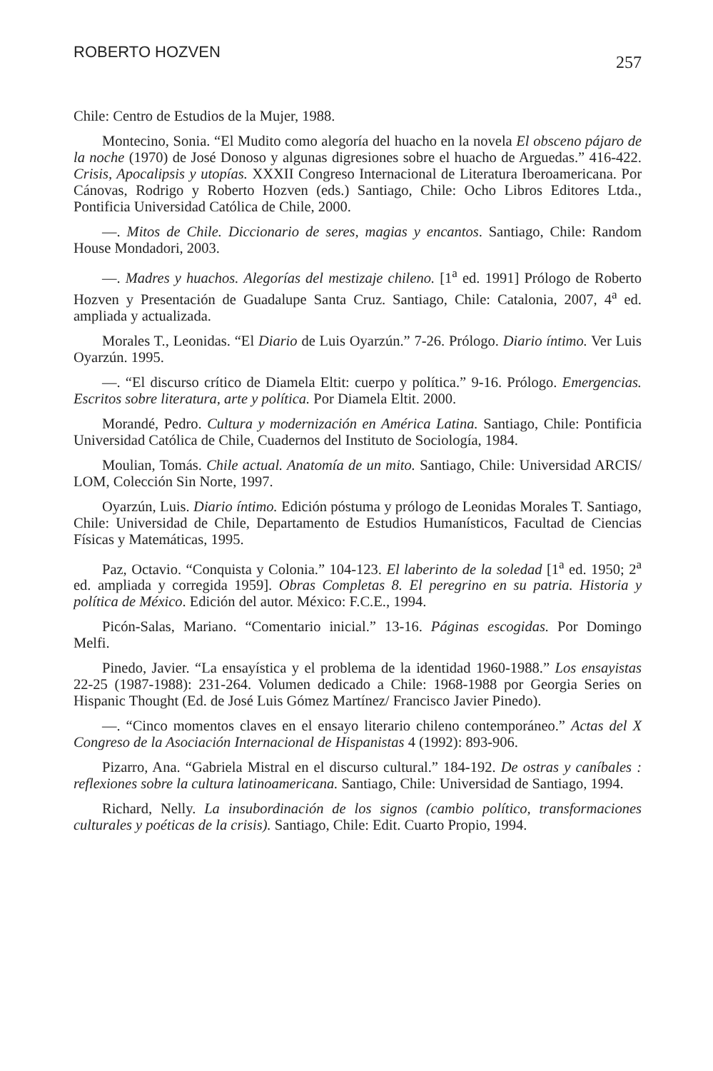ROBERTO HOZVEN 257
Chile: Centro de Estudios de la Mujer, 1988.
Montecino, Sonia. “El Mudito como alegoría del huacho en la novela El obsceno pájaro de la noche (1970) de José Donoso y algunas digresiones sobre el huacho de Arguedas.” 416-422. Crisis, Apocalipsis y utopías. XXXII Congreso Internacional de Literatura Iberoamericana. Por Cánovas, Rodrigo y Roberto Hozven (eds.) Santiago, Chile: Ocho Libros Editores Ltda., Pontificia Universidad Católica de Chile, 2000.
—. Mitos de Chile. Diccionario de seres, magias y encantos. Santiago, Chile: Random House Mondadori, 2003.
—. Madres y huachos. Alegorías del mestizaje chileno. [1<sup>a</sup> ed. 1991] Prólogo de Roberto Hozven y Presentación de Guadalupe Santa Cruz. Santiago, Chile: Catalonia, 2007, 4<sup>a</sup> ed. ampliada y actualizada.
Morales T., Leonidas. “El Diario de Luis Oyarzún.” 7-26. Prólogo. Diario íntimo. Ver Luis Oyarzún. 1995.
—. “El discurso crítico de Diamela Eltit: cuerpo y política.” 9-16. Prólogo. Emergencias. Escritos sobre literatura, arte y política. Por Diamela Eltit. 2000.
Morandé, Pedro. Cultura y modernización en América Latina. Santiago, Chile: Pontificia Universidad Católica de Chile, Cuadernos del Instituto de Sociología, 1984.
Moulian, Tomás. Chile actual. Anatomía de un mito. Santiago, Chile: Universidad ARCIS/ LOM, Colección Sin Norte, 1997.
Oyarzún, Luis. Diario íntimo. Edición póstuma y prólogo de Leonidas Morales T. Santiago, Chile: Universidad de Chile, Departamento de Estudios Humanísticos, Facultad de Ciencias Físicas y Matemáticas, 1995.
Paz, Octavio. “Conquista y Colonia.” 104-123. El laberinto de la soledad [1<sup>a</sup> ed. 1950; 2<sup>a</sup> ed. ampliada y corregida 1959]. Obras Completas 8. El peregrino en su patria. Historia y política de México. Edición del autor. México: F.C.E., 1994.
Picón-Salas, Mariano. “Comentario inicial.” 13-16. Páginas escogidas. Por Domingo Melfi.
Pinedo, Javier. “La ensayística y el problema de la identidad 1960-1988.” Los ensayistas 22-25 (1987-1988): 231-264. Volumen dedicado a Chile: 1968-1988 por Georgia Series on Hispanic Thought (Ed. de José Luis Gómez Martínez/ Francisco Javier Pinedo).
—. “Cinco momentos claves en el ensayo literario chileno contemporáneo.” Actas del X Congreso de la Asociación Internacional de Hispanistas 4 (1992): 893-906.
Pizarro, Ana. “Gabriela Mistral en el discurso cultural.” 184-192. De ostras y caníbales : reflexiones sobre la cultura latinoamericana. Santiago, Chile: Universidad de Santiago, 1994.
Richard, Nelly. La insubordinación de los signos (cambio político, transformaciones culturales y poéticas de la crisis). Santiago, Chile: Edit. Cuarto Propio, 1994.